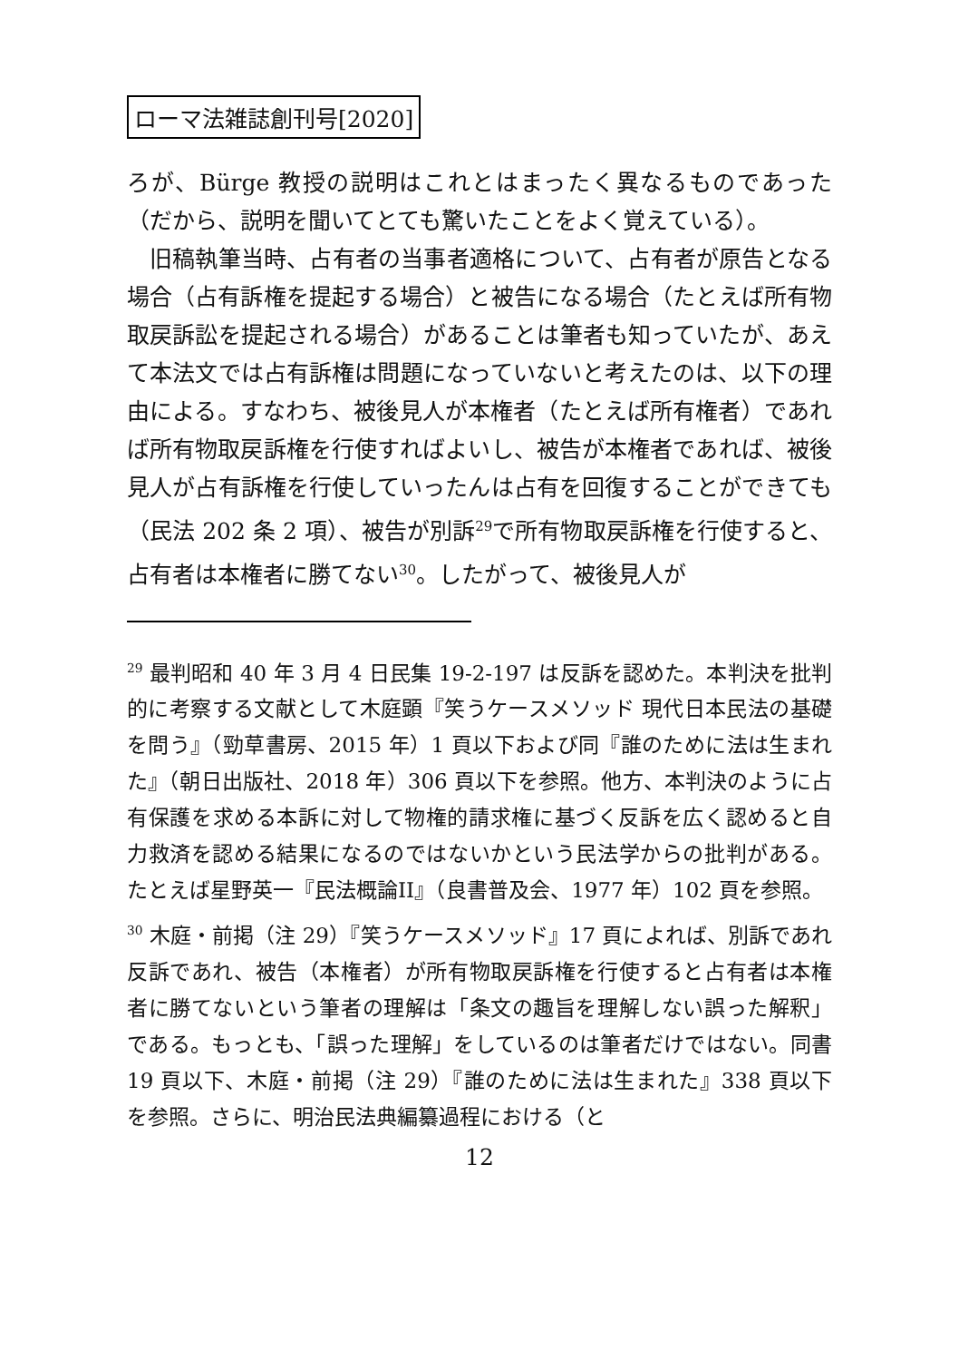ローマ法雑誌創刊号[2020]
ろが、Bürge 教授の説明はこれとはまったく異なるものであった（だから、説明を聞いてとても驚いたことをよく覚えている）。
旧稿執筆当時、占有者の当事者適格について、占有者が原告となる場合（占有訴権を提起する場合）と被告になる場合（たとえば所有物取戻訴訟を提起される場合）があることは筆者も知っていたが、あえて本法文では占有訴権は問題になっていないと考えたのは、以下の理由による。すなわち、被後見人が本権者（たとえば所有権者）であれば所有物取戻訴権を行使すればよいし、被告が本権者であれば、被後見人が占有訴権を行使していったんは占有を回復することができても（民法 202 条 2 項）、被告が別訴<sup>29</sup>で所有物取戻訴権を行使すると、占有者は本権者に勝てない<sup>30</sup>。したがって、被後見人が
<sup>29</sup> 最判昭和 40 年 3 月 4 日民集 19-2-197 は反訴を認めた。本判決を批判的に考察する文献として木庭顕『笑うケースメソッド 現代日本民法の基礎を問う』（勁草書房、2015 年）1 頁以下および同『誰のために法は生まれた』（朝日出版社、2018 年）306 頁以下を参照。他方、本判決のように占有保護を求める本訴に対して物権的請求権に基づく反訴を広く認めると自力救済を認める結果になるのではないかという民法学からの批判がある。たとえば星野英一『民法概論II』（良書普及会、1977 年）102 頁を参照。
<sup>30</sup> 木庭・前掲（注 29）『笑うケースメソッド』17 頁によれば、別訴であれ反訴であれ、被告（本権者）が所有物取戻訴権を行使すると占有者は本権者に勝てないという筆者の理解は「条文の趣旨を理解しない誤った解釈」である。もっとも、「誤った理解」をしているのは筆者だけではない。同書 19 頁以下、木庭・前掲（注 29）『誰のために法は生まれた』338 頁以下を参照。さらに、明治民法典編纂過程における（と
12